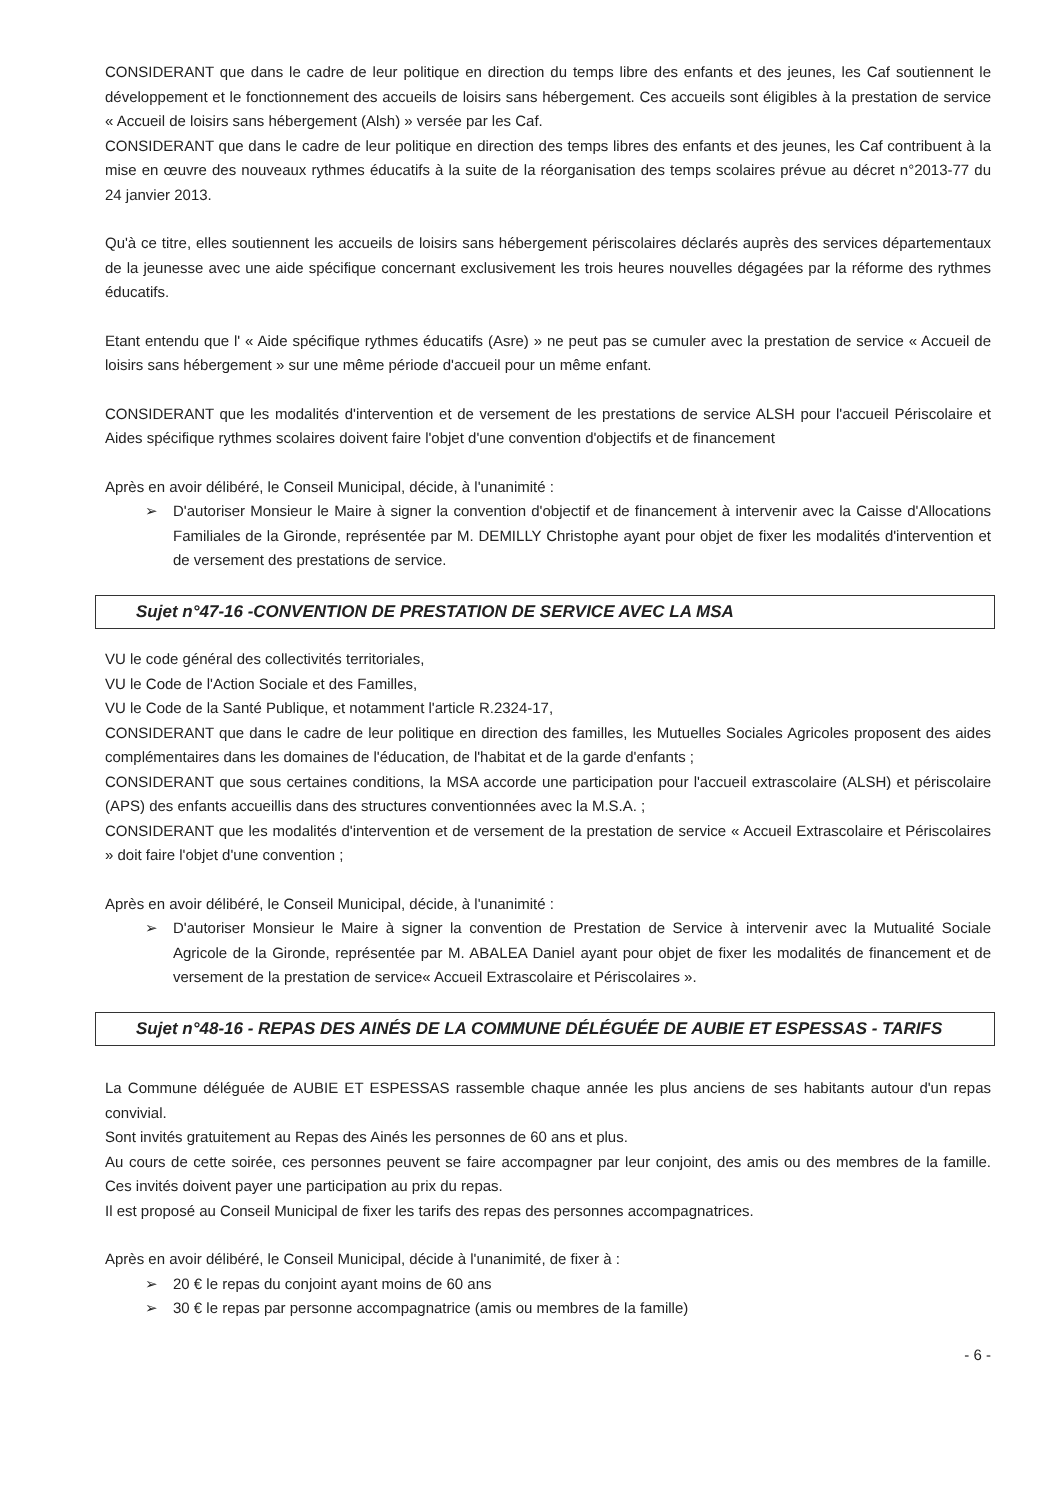CONSIDERANT que dans le cadre de leur politique en direction du temps libre des enfants et des jeunes, les Caf soutiennent le développement et le fonctionnement des accueils de loisirs sans hébergement. Ces accueils sont éligibles à la prestation de service « Accueil de loisirs sans hébergement (Alsh) » versée par les Caf.
CONSIDERANT que dans le cadre de leur politique en direction des temps libres des enfants et des jeunes, les Caf contribuent à la mise en œuvre des nouveaux rythmes éducatifs à la suite de la réorganisation des temps scolaires prévue au décret n°2013-77 du 24 janvier 2013.
Qu'à ce titre, elles soutiennent les accueils de loisirs sans hébergement périscolaires déclarés auprès des services départementaux de la jeunesse avec une aide spécifique concernant exclusivement les trois heures nouvelles dégagées par la réforme des rythmes éducatifs.
Etant entendu que l' « Aide spécifique rythmes éducatifs (Asre) » ne peut pas se cumuler avec la prestation de service « Accueil de loisirs sans hébergement » sur une même période d'accueil pour un même enfant.
CONSIDERANT que les modalités d'intervention et de versement de les prestations de service ALSH pour l'accueil Périscolaire et Aides spécifique rythmes scolaires doivent faire l'objet d'une convention d'objectifs et de financement
Après en avoir délibéré, le Conseil Municipal, décide, à l'unanimité :
➢ D'autoriser Monsieur le Maire à signer la convention d'objectif et de financement à intervenir avec la Caisse d'Allocations Familiales de la Gironde, représentée par M. DEMILLY Christophe ayant pour objet de fixer les modalités d'intervention et de versement des prestations de service.
Sujet n°47-16 -CONVENTION DE PRESTATION DE SERVICE AVEC LA MSA
VU le code général des collectivités territoriales,
VU le Code de l'Action Sociale et des Familles,
VU le Code de la Santé Publique, et notamment l'article R.2324-17,
CONSIDERANT que dans le cadre de leur politique en direction des familles, les Mutuelles Sociales Agricoles proposent des aides complémentaires dans les domaines de l'éducation, de l'habitat et de la garde d'enfants ;
CONSIDERANT que sous certaines conditions, la MSA accorde une participation pour l'accueil extrascolaire (ALSH) et périscolaire (APS) des enfants accueillis dans des structures conventionnées avec la M.S.A. ;
CONSIDERANT que les modalités d'intervention et de versement de la prestation de service « Accueil Extrascolaire et Périscolaires » doit faire l'objet d'une convention ;
Après en avoir délibéré, le Conseil Municipal, décide, à l'unanimité :
➢ D'autoriser Monsieur le Maire à signer la convention de Prestation de Service à intervenir avec la Mutualité Sociale Agricole de la Gironde, représentée par M. ABALEA Daniel ayant pour objet de fixer les modalités de financement et de versement de la prestation de service« Accueil Extrascolaire et Périscolaires ».
Sujet n°48-16 - REPAS DES AINÉS DE LA COMMUNE DÉLÉGUÉE DE AUBIE ET ESPESSAS - TARIFS
La Commune déléguée de AUBIE ET ESPESSAS rassemble chaque année les plus anciens de ses habitants autour d'un repas convivial.
Sont invités gratuitement au Repas des Ainés les personnes de 60 ans et plus.
Au cours de cette soirée, ces personnes peuvent se faire accompagner par leur conjoint, des amis ou des membres de la famille. Ces invités doivent payer une participation au prix du repas.
Il est proposé au Conseil Municipal de fixer les tarifs des repas des personnes accompagnatrices.
Après en avoir délibéré, le Conseil Municipal, décide à l'unanimité, de fixer à :
➢ 20 € le repas du conjoint ayant moins de 60 ans
➢ 30 € le repas par personne accompagnatrice (amis ou membres de la famille)
- 6 -